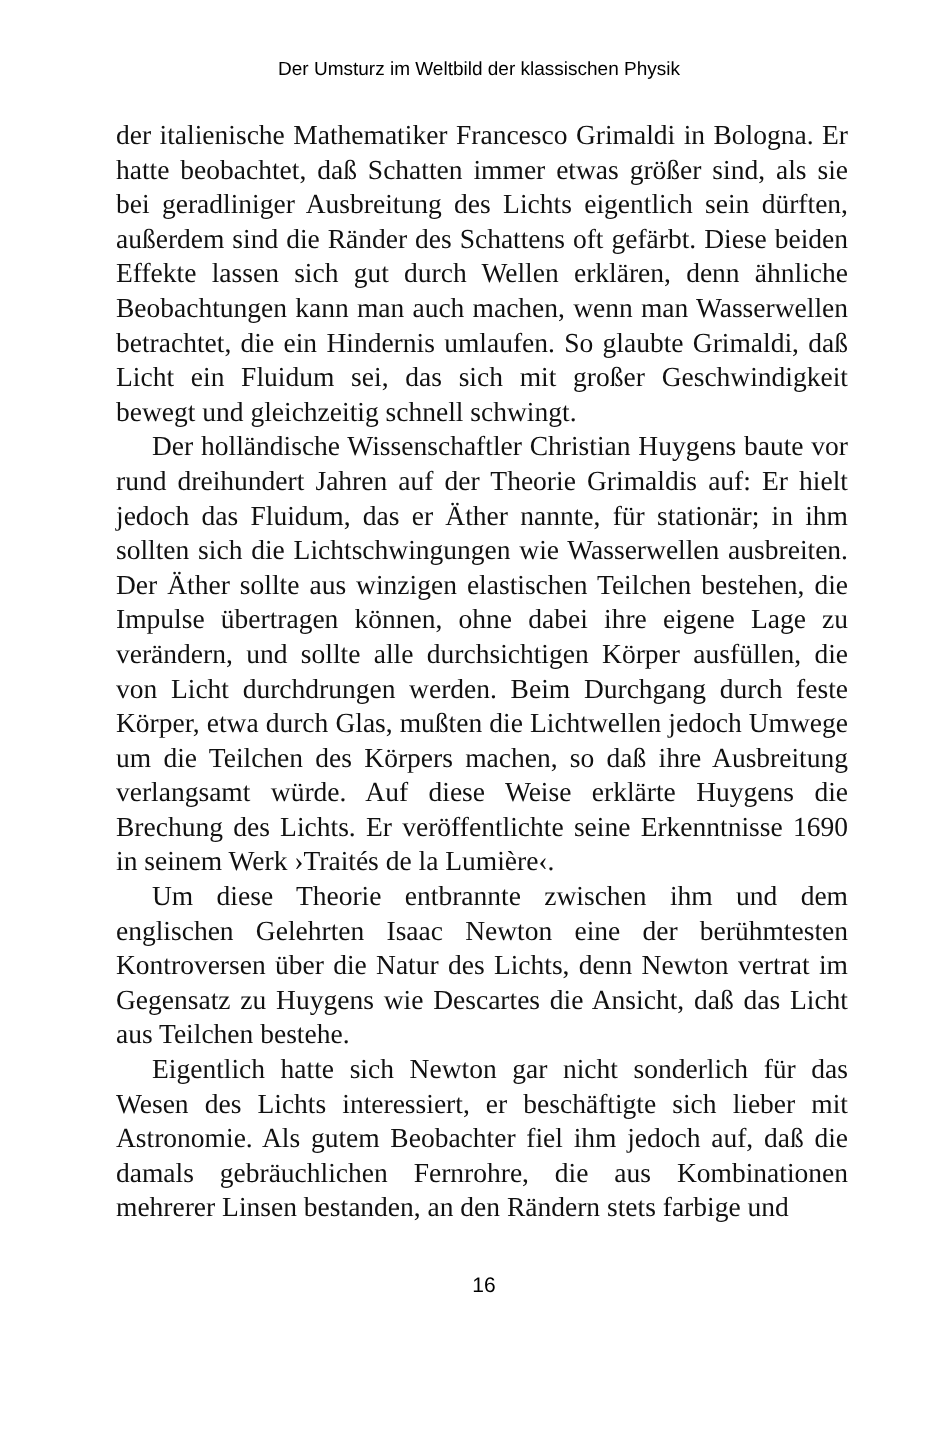Der Umsturz im Weltbild der klassischen Physik
der italienische Mathematiker Francesco Grimaldi in Bologna. Er hatte beobachtet, daß Schatten immer etwas größer sind, als sie bei geradliniger Ausbreitung des Lichts eigentlich sein dürften, außerdem sind die Ränder des Schattens oft gefärbt. Diese beiden Effekte lassen sich gut durch Wellen erklären, denn ähnliche Beobachtungen kann man auch machen, wenn man Wasserwellen betrachtet, die ein Hindernis umlaufen. So glaubte Grimaldi, daß Licht ein Fluidum sei, das sich mit großer Geschwindigkeit bewegt und gleichzeitig schnell schwingt.
Der holländische Wissenschaftler Christian Huygens baute vor rund dreihundert Jahren auf der Theorie Grimaldis auf: Er hielt jedoch das Fluidum, das er Äther nannte, für stationär; in ihm sollten sich die Lichtschwingungen wie Wasserwellen ausbreiten. Der Äther sollte aus winzigen elastischen Teilchen bestehen, die Impulse übertragen können, ohne dabei ihre eigene Lage zu verändern, und sollte alle durchsichtigen Körper ausfüllen, die von Licht durchdrungen werden. Beim Durchgang durch feste Körper, etwa durch Glas, mußten die Lichtwellen jedoch Umwege um die Teilchen des Körpers machen, so daß ihre Ausbreitung verlangsamt würde. Auf diese Weise erklärte Huygens die Brechung des Lichts. Er veröffentlichte seine Erkenntnisse 1690 in seinem Werk ›Traités de la Lumière‹.
Um diese Theorie entbrannte zwischen ihm und dem englischen Gelehrten Isaac Newton eine der berühmtesten Kontroversen über die Natur des Lichts, denn Newton vertrat im Gegensatz zu Huygens wie Descartes die Ansicht, daß das Licht aus Teilchen bestehe.
Eigentlich hatte sich Newton gar nicht sonderlich für das Wesen des Lichts interessiert, er beschäftigte sich lieber mit Astronomie. Als gutem Beobachter fiel ihm jedoch auf, daß die damals gebräuchlichen Fernrohre, die aus Kombinationen mehrerer Linsen bestanden, an den Rändern stets farbige und
16